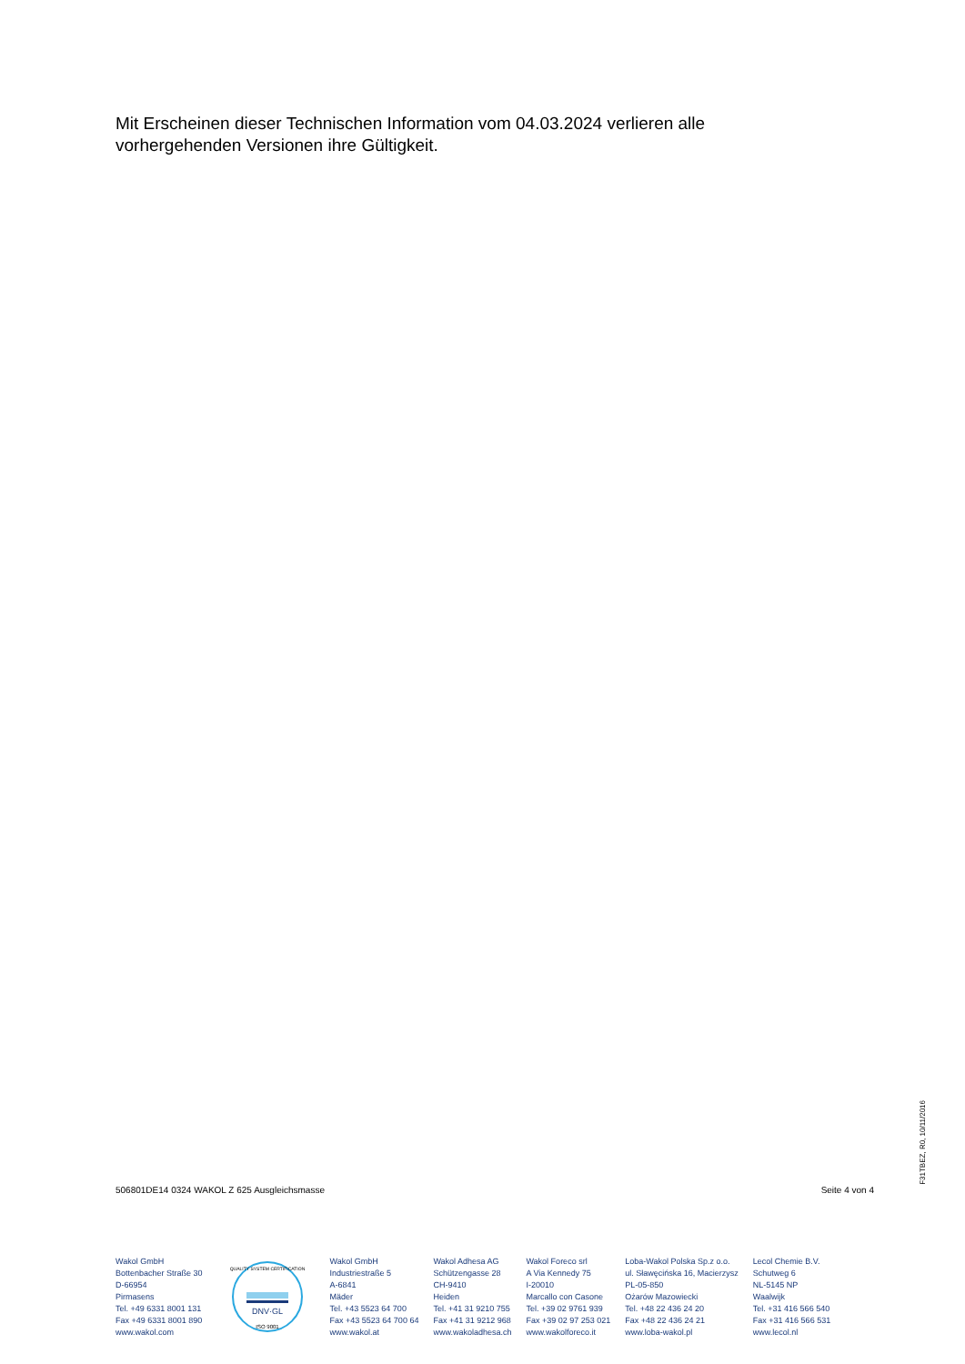Mit Erscheinen dieser Technischen Information vom 04.03.2024 verlieren alle vorhergehenden Versionen ihre Gültigkeit.
506801DE14 0324 WAKOL Z 625 Ausgleichsmasse Seite 4 von 4
F31TBEZ, R0, 10/11/2016
Wakol GmbH
Bottenbacher Straße 30
D-66954
Pirmasens
Tel. +49 6331 8001 131
Fax +49 6331 8001 890
www.wakol.com
DNV·GL
ISO 9001
QUALITY SYSTEM CERTIFICATION
Wakol GmbH
Industriestraße 5
A-6841
Mäder
Tel. +43 5523 64 700
Fax +43 5523 64 700 64
www.wakol.at
Wakol Adhesa AG
Schützengasse 28
CH-9410
Heiden
Tel. +41 31 9210 755
Fax +41 31 9212 968
www.wakoladhesa.ch
Wakol Foreco srl
A Via Kennedy 75
I-20010
Marcallo con Casone
Tel. +39 02 9761 939
Fax +39 02 97 253 021
www.wakolforeco.it
Loba-Wakol Polska Sp.z o.o.
ul. Sławęcińska 16, Macierzysz
PL-05-850
Ożarów Mazowiecki
Tel. +48 22 436 24 20
Fax +48 22 436 24 21
www.loba-wakol.pl
Lecol Chemie B.V.
Schutweg 6
NL-5145 NP
Waalwijk
Tel. +31 416 566 540
Fax +31 416 566 531
www.lecol.nl